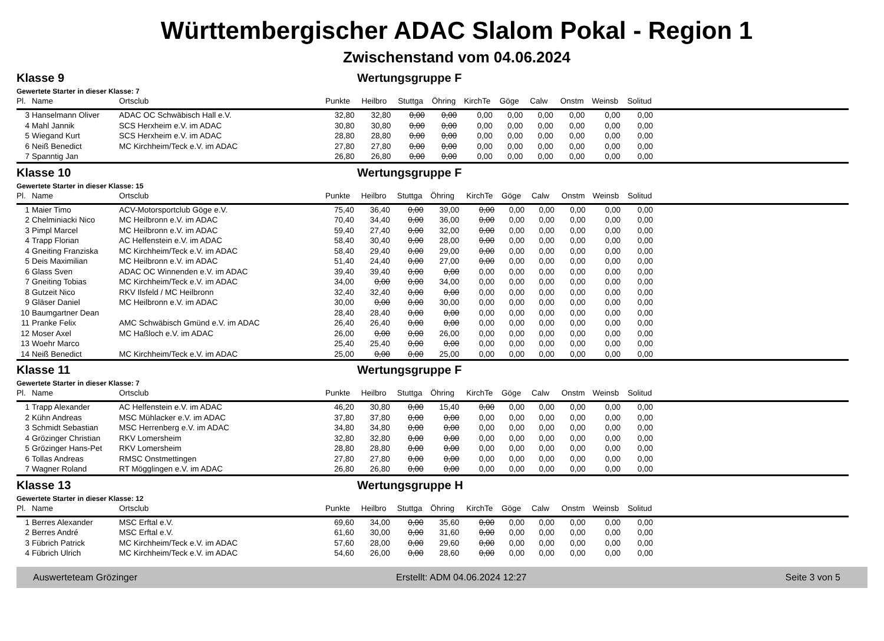Württembergischer ADAC Slalom Pokal - Region 1
Zwischenstand vom 04.06.2024
Klasse 9 Wertungsgruppe F
Gewertete Starter in dieser Klasse: 7
| Pl. | Name | Ortsclub | Punkte | Heilbro | Stuttga | Öhring | KirchTe | Göge | Calw | Onstm | Weinsb | Solitud | |
| --- | --- | --- | --- | --- | --- | --- | --- | --- | --- | --- | --- | --- | --- |
| 3 | Hanselmann Oliver | ADAC OC Schwäbisch Hall e.V. | 32,80 | 32,80 | 0,00 | 0,00 | 0,00 | 0,00 | 0,00 | 0,00 | 0,00 | 0,00 | |
| 4 | Mahl Jannik | SCS Herxheim e.V. im ADAC | 30,80 | 30,80 | 0,00 | 0,00 | 0,00 | 0,00 | 0,00 | 0,00 | 0,00 | 0,00 | |
| 5 | Wiegand Kurt | SCS Herxheim e.V. im ADAC | 28,80 | 28,80 | 0,00 | 0,00 | 0,00 | 0,00 | 0,00 | 0,00 | 0,00 | 0,00 | |
| 6 | Neiß Benedict | MC Kirchheim/Teck e.V. im ADAC | 27,80 | 27,80 | 0,00 | 0,00 | 0,00 | 0,00 | 0,00 | 0,00 | 0,00 | 0,00 | |
| 7 | Spanntig Jan | | 26,80 | 26,80 | 0,00 | 0,00 | 0,00 | 0,00 | 0,00 | 0,00 | 0,00 | 0,00 | |
Klasse 10 Wertungsgruppe F
Gewertete Starter in dieser Klasse: 15
| Pl. | Name | Ortsclub | Punkte | Heilbro | Stuttga | Öhring | KirchTe | Göge | Calw | Onstm | Weinsb | Solitud | |
| --- | --- | --- | --- | --- | --- | --- | --- | --- | --- | --- | --- | --- | --- |
| 1 | Maier Timo | ACV-Motorsportclub Göge e.V. | 75,40 | 36,40 | 0,00 | 39,00 | 0,00 | 0,00 | 0,00 | 0,00 | 0,00 | 0,00 | |
| 2 | Chelminiacki Nico | MC Heilbronn e.V. im ADAC | 70,40 | 34,40 | 0,00 | 36,00 | 0,00 | 0,00 | 0,00 | 0,00 | 0,00 | 0,00 | |
| 3 | Pimpl Marcel | MC Heilbronn e.V. im ADAC | 59,40 | 27,40 | 0,00 | 32,00 | 0,00 | 0,00 | 0,00 | 0,00 | 0,00 | 0,00 | |
| 4 | Trapp Florian | AC Helfenstein e.V. im ADAC | 58,40 | 30,40 | 0,00 | 28,00 | 0,00 | 0,00 | 0,00 | 0,00 | 0,00 | 0,00 | |
| 4 | Gneiting Franziska | MC Kirchheim/Teck e.V. im ADAC | 58,40 | 29,40 | 0,00 | 29,00 | 0,00 | 0,00 | 0,00 | 0,00 | 0,00 | 0,00 | |
| 5 | Deis Maximilian | MC Heilbronn e.V. im ADAC | 51,40 | 24,40 | 0,00 | 27,00 | 0,00 | 0,00 | 0,00 | 0,00 | 0,00 | 0,00 | |
| 6 | Glass Sven | ADAC OC Winnenden e.V. im ADAC | 39,40 | 39,40 | 0,00 | 0,00 | 0,00 | 0,00 | 0,00 | 0,00 | 0,00 | 0,00 | |
| 7 | Gneiting Tobias | MC Kirchheim/Teck e.V. im ADAC | 34,00 | 0,00 | 0,00 | 34,00 | 0,00 | 0,00 | 0,00 | 0,00 | 0,00 | 0,00 | |
| 8 | Gutzeit Nico | RKV Ilsfeld / MC Heilbronn | 32,40 | 32,40 | 0,00 | 0,00 | 0,00 | 0,00 | 0,00 | 0,00 | 0,00 | 0,00 | |
| 9 | Gläser Daniel | MC Heilbronn e.V. im ADAC | 30,00 | 0,00 | 0,00 | 30,00 | 0,00 | 0,00 | 0,00 | 0,00 | 0,00 | 0,00 | |
| 10 | Baumgartner Dean | | 28,40 | 28,40 | 0,00 | 0,00 | 0,00 | 0,00 | 0,00 | 0,00 | 0,00 | 0,00 | |
| 11 | Pranke Felix | AMC Schwäbisch Gmünd e.V. im ADAC | 26,40 | 26,40 | 0,00 | 0,00 | 0,00 | 0,00 | 0,00 | 0,00 | 0,00 | 0,00 | |
| 12 | Moser Axel | MC Haßloch e.V. im ADAC | 26,00 | 0,00 | 0,00 | 26,00 | 0,00 | 0,00 | 0,00 | 0,00 | 0,00 | 0,00 | |
| 13 | Woehr Marco | | 25,40 | 25,40 | 0,00 | 0,00 | 0,00 | 0,00 | 0,00 | 0,00 | 0,00 | 0,00 | |
| 14 | Neiß Benedict | MC Kirchheim/Teck e.V. im ADAC | 25,00 | 0,00 | 0,00 | 25,00 | 0,00 | 0,00 | 0,00 | 0,00 | 0,00 | 0,00 | |
Klasse 11 Wertungsgruppe F
Gewertete Starter in dieser Klasse: 7
| Pl. | Name | Ortsclub | Punkte | Heilbro | Stuttga | Öhring | KirchTe | Göge | Calw | Onstm | Weinsb | Solitud | |
| --- | --- | --- | --- | --- | --- | --- | --- | --- | --- | --- | --- | --- | --- |
| 1 | Trapp Alexander | AC Helfenstein e.V. im ADAC | 46,20 | 30,80 | 0,00 | 15,40 | 0,00 | 0,00 | 0,00 | 0,00 | 0,00 | 0,00 | |
| 2 | Kühn Andreas | MSC Mühlacker e.V. im ADAC | 37,80 | 37,80 | 0,00 | 0,00 | 0,00 | 0,00 | 0,00 | 0,00 | 0,00 | 0,00 | |
| 3 | Schmidt Sebastian | MSC Herrenberg e.V. im ADAC | 34,80 | 34,80 | 0,00 | 0,00 | 0,00 | 0,00 | 0,00 | 0,00 | 0,00 | 0,00 | |
| 4 | Grözinger Christian | RKV Lomersheim | 32,80 | 32,80 | 0,00 | 0,00 | 0,00 | 0,00 | 0,00 | 0,00 | 0,00 | 0,00 | |
| 5 | Grözinger Hans-Pet | RKV Lomersheim | 28,80 | 28,80 | 0,00 | 0,00 | 0,00 | 0,00 | 0,00 | 0,00 | 0,00 | 0,00 | |
| 6 | Tollas Andreas | RMSC Onstmettingen | 27,80 | 27,80 | 0,00 | 0,00 | 0,00 | 0,00 | 0,00 | 0,00 | 0,00 | 0,00 | |
| 7 | Wagner Roland | RT Mögglingen e.V. im ADAC | 26,80 | 26,80 | 0,00 | 0,00 | 0,00 | 0,00 | 0,00 | 0,00 | 0,00 | 0,00 | |
Klasse 13 Wertungsgruppe H
Gewertete Starter in dieser Klasse: 12
| Pl. | Name | Ortsclub | Punkte | Heilbro | Stuttga | Öhring | KirchTe | Göge | Calw | Onstm | Weinsb | Solitud | |
| --- | --- | --- | --- | --- | --- | --- | --- | --- | --- | --- | --- | --- | --- |
| 1 | Berres Alexander | MSC Erftal e.V. | 69,60 | 34,00 | 0,00 | 35,60 | 0,00 | 0,00 | 0,00 | 0,00 | 0,00 | 0,00 | |
| 2 | Berres André | MSC Erftal e.V. | 61,60 | 30,00 | 0,00 | 31,60 | 0,00 | 0,00 | 0,00 | 0,00 | 0,00 | 0,00 | |
| 3 | Fübrich Patrick | MC Kirchheim/Teck e.V. im ADAC | 57,60 | 28,00 | 0,00 | 29,60 | 0,00 | 0,00 | 0,00 | 0,00 | 0,00 | 0,00 | |
| 4 | Fübrich Ulrich | MC Kirchheim/Teck e.V. im ADAC | 54,60 | 26,00 | 0,00 | 28,60 | 0,00 | 0,00 | 0,00 | 0,00 | 0,00 | 0,00 | |
Auswerteteam Grözinger Erstellt: ADM 04.06.2024 12:27 Seite 3 von 5